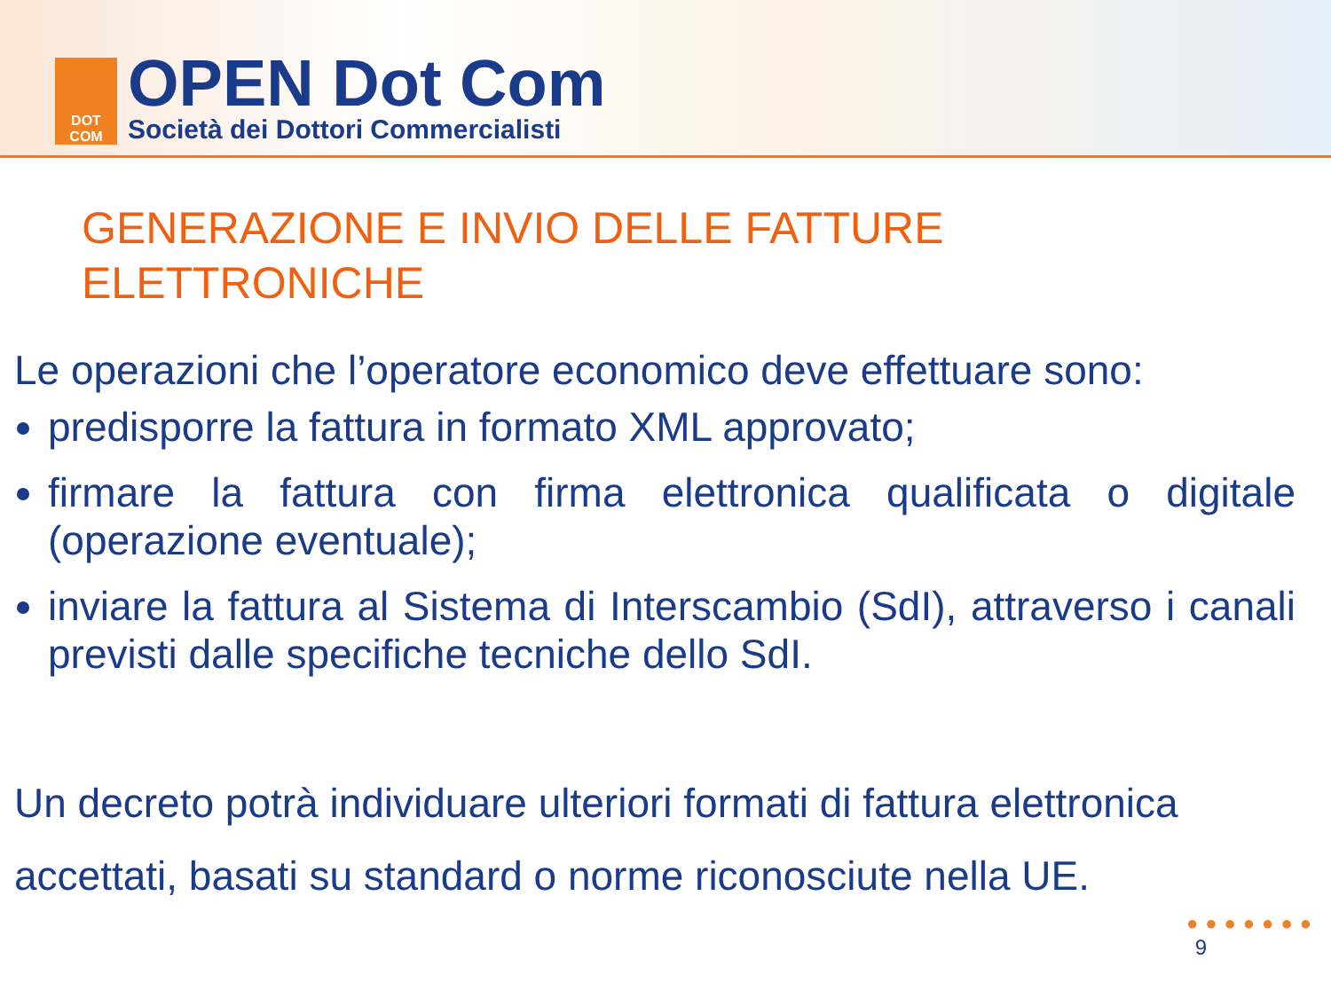DOT
COM
OPEN Dot Com
Società dei Dottori Commercialisti
GENERAZIONE E INVIO DELLE FATTURE
ELETTRONICHE
Le operazioni che l’operatore economico deve effettuare sono:
predisporre la fattura in formato XML approvato;
firmare la fattura con firma elettronica qualificata o digitale (operazione eventuale);
inviare la fattura al Sistema di Interscambio (SdI), attraverso i canali previsti dalle specifiche tecniche dello SdI.
Un decreto potrà individuare ulteriori formati di fattura elettronica accettati, basati su standard o norme riconosciute nella UE.
●●●●●●●
9